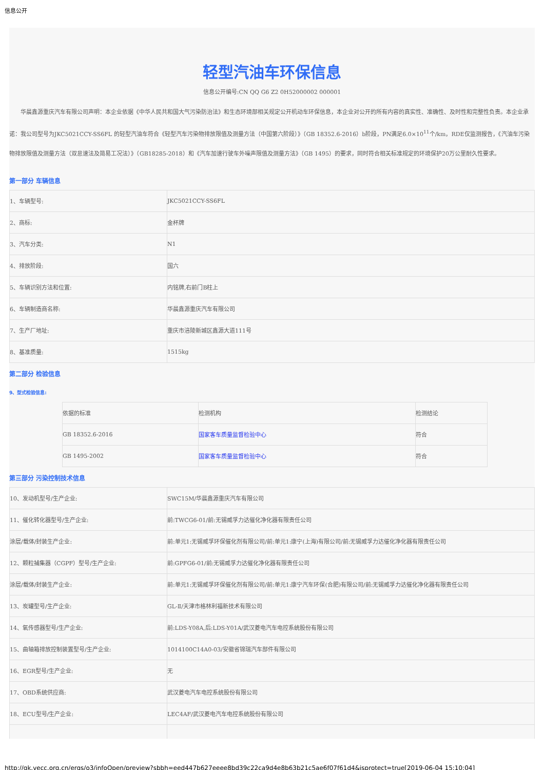信息公开
轻型汽油车环保信息
信息公开编号:CN QQ G6 Z2 0H52000002 000001
华晨鑫源重庆汽车有限公司声明：本企业依据《中华人民共和国大气污染防治法》和生态环境部相关规定公开机动车环保信息，本企业对公开的所有内容的真实性、准确性、及时性和完整性负责。本企业承诺：我公司型号为JKC5021CCY-SS6FL 的轻型汽油车符合《轻型汽车污染物排放限值及测量方法（中国第六阶段）》（GB 18352.6-2016）b阶段，PN满足6.0×10<sup>11</sup>个/km，RDE仅监测报告，《汽油车污染物排放限值及测量方法（双怠速法及简易工况法）》（GB18285-2018）和《汽车加速行驶车外噪声限值及测量方法》（GB 1495）的要求，同时符合相关标准规定的环境保护20万公里耐久性要求。
第一部分 车辆信息
| 1、车辆型号: | JKC5021CCY-SS6FL |
| 2、商标: | 金杯牌 |
| 3、汽车分类: | N1 |
| 4、排放阶段: | 国六 |
| 5、车辆识别方法和位置: | 内铭牌,右前门B柱上 |
| 6、车辆制造商名称: | 华晨鑫源重庆汽车有限公司 |
| 7、生产厂地址: | 重庆市涪陵新城区鑫源大道111号 |
| 8、基准质量: | 1515kg |
第二部分 检验信息
9、型式检验信息:
| 依据的标准 | 检测机构 | 检测结论 |
| GB 18352.6-2016 | 国家客车质量监督检验中心 | 符合 |
| GB 1495-2002 | 国家客车质量监督检验中心 | 符合 |
第三部分 污染控制技术信息
| 10、发动机型号/生产企业: | SWC15M/华晨鑫源重庆汽车有限公司 |
| 11、催化转化器型号/生产企业: | 前:TWCG6-01/前:无锡威孚力达催化净化器有限责任公司 |
| 涂层/载体/封装生产企业: | 前:单元1:无锡威孚环保催化剂有限公司/前:单元1:康宁(上海)有限公司/前:无锡威孚力达催化净化器有限责任公司 |
| 12、颗粒捕集器（CGPF）型号/生产企业: | 前:GPFG6-01/前:无锡威孚力达催化净化器有限责任公司 |
| 涂层/载体/封装生产企业: | 前:单元1:无锡威孚环保催化剂有限公司/前:单元1:康宁汽车环保(合肥)有限公司/前:无锡威孚力达催化净化器有限责任公司 |
| 13、炭罐型号/生产企业: | GL-Ⅱ/天津市格林利福新技术有限公司 |
| 14、氧传感器型号/生产企业: | 前:LDS-Y08A,后:LDS-Y01A/武汉菱电汽车电控系统股份有限公司 |
| 15、曲轴箱排放控制装置型号/生产企业: | 1014100C14A0-03/安徽省锦瑞汽车部件有限公司 |
| 16、EGR型号/生产企业: | 无 |
| 17、OBD系统供应商: | 武汉菱电汽车电控系统股份有限公司 |
| 18、ECU型号/生产企业: | LEC4AF/武汉菱电汽车电控系统股份有限公司 |
http://gk.vecc.org.cn/ergs/o3/infoOpen/preview?sbbh=eed447b627eeee8bd39c22ca9d4e8b63b21c5ae6f07f61d4&isprotect=true[2019-06-04 15:10:04]